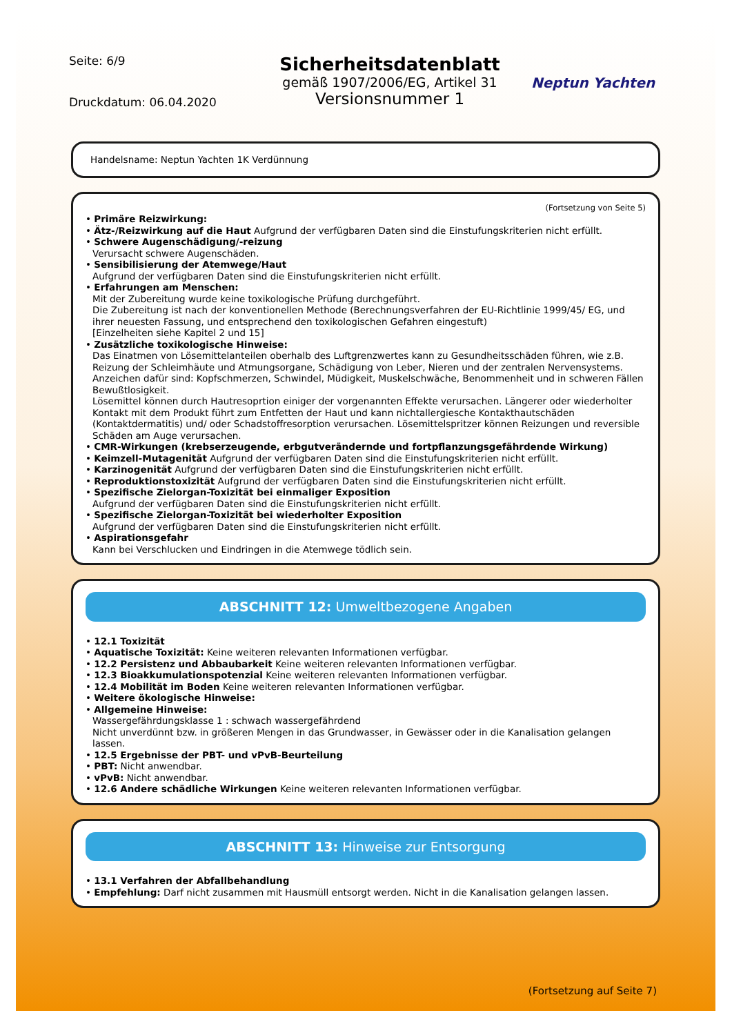Seite: 6/9
Druckdatum: 06.04.2020
Sicherheitsdatenblatt
gemäß 1907/2006/EG, Artikel 31
Versionsnummer 1
Neptun Yachten
Handelsname: Neptun Yachten 1K Verdünnung
(Fortsetzung von Seite 5)
• Primäre Reizwirkung:
• Ätz-/Reizwirkung auf die Haut Aufgrund der verfügbaren Daten sind die Einstufungskriterien nicht erfüllt.
• Schwere Augenschädigung/-reizung
Verursacht schwere Augenschäden.
• Sensibilisierung der Atemwege/Haut
Aufgrund der verfügbaren Daten sind die Einstufungskriterien nicht erfüllt.
• Erfahrungen am Menschen:
Mit der Zubereitung wurde keine toxikologische Prüfung durchgeführt.
Die Zubereitung ist nach der konventionellen Methode (Berechnungsverfahren der EU-Richtlinie 1999/45/ EG, und ihrer neuesten Fassung, und entsprechend den toxikologischen Gefahren eingestuft)
[Einzelheiten siehe Kapitel 2 und 15]
• Zusätzliche toxikologische Hinweise:
Das Einatmen von Lösemittelanteilen oberhalb des Luftgrenzwertes kann zu Gesundheitsschäden führen, wie z.B. Reizung der Schleimhäute und Atmungsorgane, Schädigung von Leber, Nieren und der zentralen Nervensystems. Anzeichen dafür sind: Kopfschmerzen, Schwindel, Müdigkeit, Muskelschwäche, Benommenheit und in schweren Fällen Bewußtlosigkeit.
Lösemittel können durch Hautresoprtion einiger der vorgenannten Effekte verursachen. Längerer oder wiederholter Kontakt mit dem Produkt führt zum Entfetten der Haut und kann nichtallergiesche Kontakthautschäden (Kontaktdermatitis) und/ oder Schadstoffresorption verursachen. Lösemittelspritzer können Reizungen und reversible Schäden am Auge verursachen.
• CMR-Wirkungen (krebserzeugende, erbgutverändernde und fortpflanzungsgefährdende Wirkung)
• Keimzell-Mutagenität Aufgrund der verfügbaren Daten sind die Einstufungskriterien nicht erfüllt.
• Karzinogenität Aufgrund der verfügbaren Daten sind die Einstufungskriterien nicht erfüllt.
• Reproduktionstoxizität Aufgrund der verfügbaren Daten sind die Einstufungskriterien nicht erfüllt.
• Spezifische Zielorgan-Toxizität bei einmaliger Exposition
Aufgrund der verfügbaren Daten sind die Einstufungskriterien nicht erfüllt.
• Spezifische Zielorgan-Toxizität bei wiederholter Exposition
Aufgrund der verfügbaren Daten sind die Einstufungskriterien nicht erfüllt.
• Aspirationsgefahr
Kann bei Verschlucken und Eindringen in die Atemwege tödlich sein.
ABSCHNITT 12: Umweltbezogene Angaben
• 12.1 Toxizität
• Aquatische Toxizität: Keine weiteren relevanten Informationen verfügbar.
• 12.2 Persistenz und Abbaubarkeit Keine weiteren relevanten Informationen verfügbar.
• 12.3 Bioakkumulationspotenzial Keine weiteren relevanten Informationen verfügbar.
• 12.4 Mobilität im Boden Keine weiteren relevanten Informationen verfügbar.
• Weitere ökologische Hinweise:
• Allgemeine Hinweise:
Wassergefährdungsklasse 1 : schwach wassergefährdend
Nicht unverdünnt bzw. in größeren Mengen in das Grundwasser, in Gewässer oder in die Kanalisation gelangen lassen.
• 12.5 Ergebnisse der PBT- und vPvB-Beurteilung
• PBT: Nicht anwendbar.
• vPvB: Nicht anwendbar.
• 12.6 Andere schädliche Wirkungen Keine weiteren relevanten Informationen verfügbar.
ABSCHNITT 13: Hinweise zur Entsorgung
• 13.1 Verfahren der Abfallbehandlung
• Empfehlung: Darf nicht zusammen mit Hausmüll entsorgt werden. Nicht in die Kanalisation gelangen lassen.
(Fortsetzung auf Seite 7)